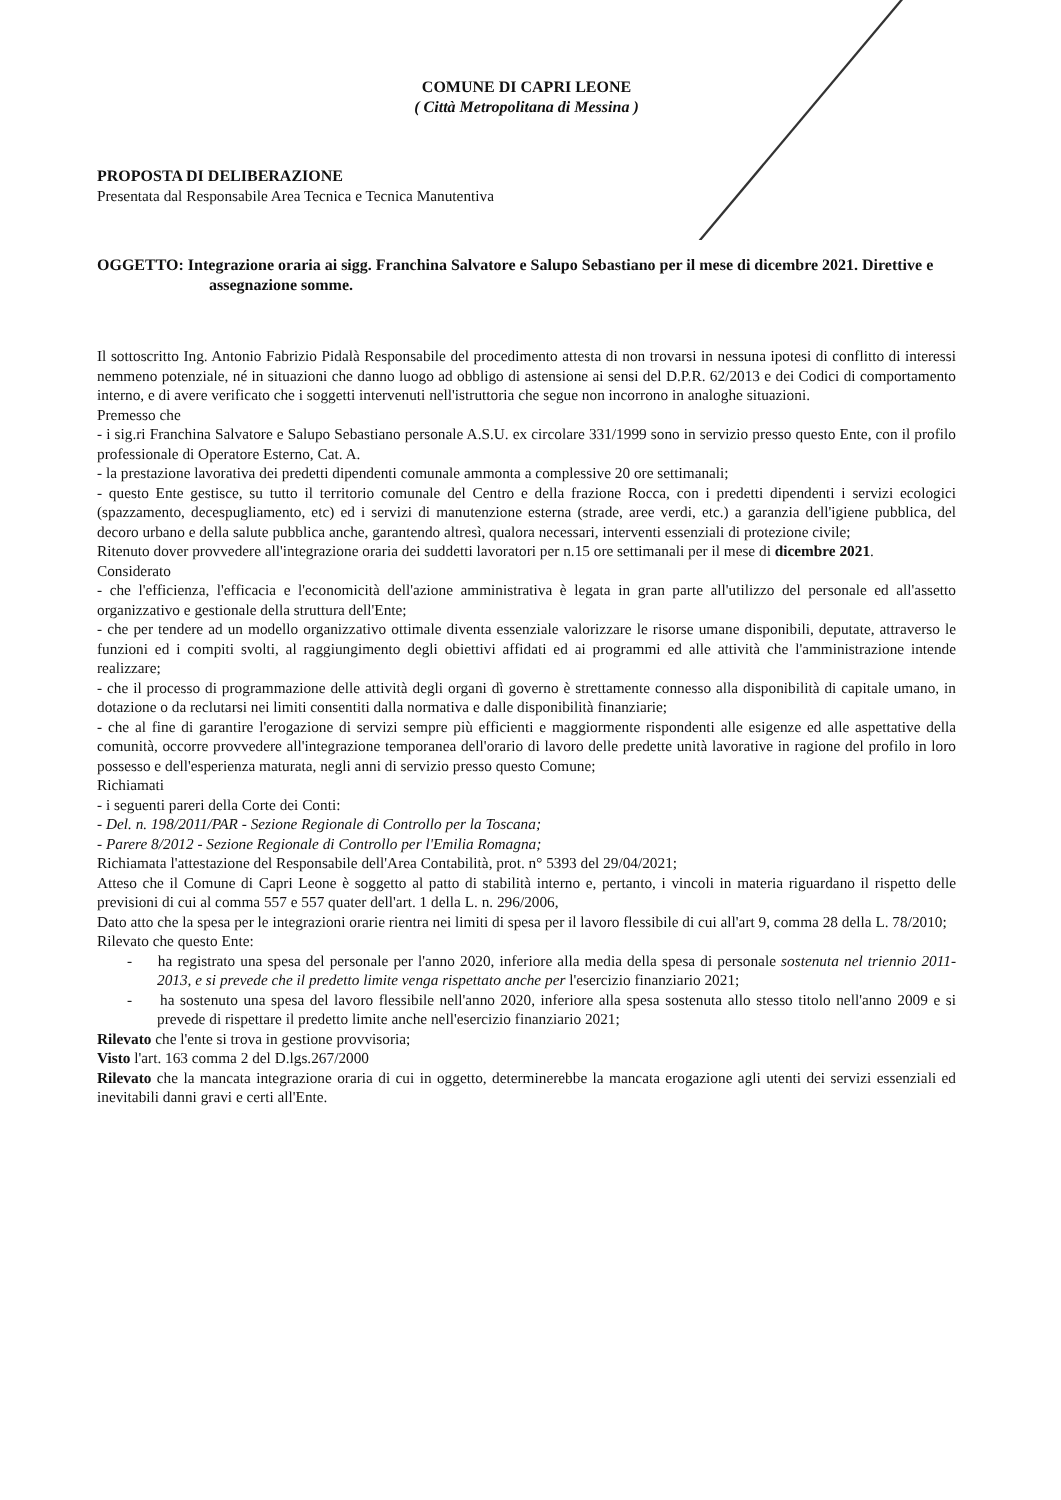COMUNE DI CAPRI LEONE
( Città Metropolitana di Messina )
PROPOSTA DI DELIBERAZIONE
Presentata dal Responsabile Area Tecnica e Tecnica Manutentiva
OGGETTO: Integrazione oraria ai sigg. Franchina Salvatore e Salupo Sebastiano per il mese di dicembre 2021. Direttive e assegnazione somme.
Il sottoscritto Ing. Antonio Fabrizio Pidalà Responsabile del procedimento attesta di non trovarsi in nessuna ipotesi di conflitto di interessi nemmeno potenziale, né in situazioni che danno luogo ad obbligo di astensione ai sensi del D.P.R. 62/2013 e dei Codici di comportamento interno, e di avere verificato che i soggetti intervenuti nell'istruttoria che segue non incorrono in analoghe situazioni.
Premesso che
- i sig.ri Franchina Salvatore e Salupo Sebastiano personale A.S.U. ex circolare 331/1999 sono in servizio presso questo Ente, con il profilo professionale di Operatore Esterno, Cat. A.
- la prestazione lavorativa dei predetti dipendenti comunale ammonta a complessive 20 ore settimanali;
- questo Ente gestisce, su tutto il territorio comunale del Centro e della frazione Rocca, con i predetti dipendenti i servizi ecologici (spazzamento, decespugliamento, etc) ed i servizi di manutenzione esterna (strade, aree verdi, etc.) a garanzia dell'igiene pubblica, del decoro urbano e della salute pubblica anche, garantendo altresì, qualora necessari, interventi essenziali di protezione civile;
Ritenuto dover provvedere all'integrazione oraria dei suddetti lavoratori per n.15 ore settimanali per il mese di dicembre 2021.
Considerato
- che l'efficienza, l'efficacia e l'economicità dell'azione amministrativa è legata in gran parte all'utilizzo del personale ed all'assetto organizzativo e gestionale della struttura dell'Ente;
- che per tendere ad un modello organizzativo ottimale diventa essenziale valorizzare le risorse umane disponibili, deputate, attraverso le funzioni ed i compiti svolti, al raggiungimento degli obiettivi affidati ed ai programmi ed alle attività che l'amministrazione intende realizzare;
- che il processo di programmazione delle attività degli organi dì governo è strettamente connesso alla disponibilità di capitale umano, in dotazione o da reclutarsi nei limiti consentiti dalla normativa e dalle disponibilità finanziarie;
- che al fine di garantire l'erogazione di servizi sempre più efficienti e maggiormente rispondenti alle esigenze ed alle aspettative della comunità, occorre provvedere all'integrazione temporanea dell'orario di lavoro delle predette unità lavorative in ragione del profilo in loro possesso e dell'esperienza maturata, negli anni di servizio presso questo Comune;
Richiamati
- i seguenti pareri della Corte dei Conti:
- Del. n. 198/2011/PAR - Sezione Regionale di Controllo per la Toscana;
- Parere 8/2012 - Sezione Regionale di Controllo per l'Emilia Romagna;
Richiamata l'attestazione del Responsabile dell'Area Contabilità, prot. n° 5393 del 29/04/2021;
Atteso che il Comune di Capri Leone è soggetto al patto di stabilità interno e, pertanto, i vincoli in materia riguardano il rispetto delle previsioni di cui al comma 557 e 557 quater dell'art. 1 della L. n. 296/2006,
Dato atto che la spesa per le integrazioni orarie rientra nei limiti di spesa per il lavoro flessibile di cui all'art 9, comma 28 della L. 78/2010;
Rilevato che questo Ente:
- ha registrato una spesa del personale per l'anno 2020, inferiore alla media della spesa di personale sostenuta nel triennio 2011-2013, e si prevede che il predetto limite venga rispettato anche per l'esercizio finanziario 2021;
- ha sostenuto una spesa del lavoro flessibile nell'anno 2020, inferiore alla spesa sostenuta allo stesso titolo nell'anno 2009 e si prevede di rispettare il predetto limite anche nell'esercizio finanziario 2021;
Rilevato che l'ente si trova in gestione provvisoria;
Visto l'art. 163 comma 2 del D.lgs.267/2000
Rilevato che la mancata integrazione oraria di cui in oggetto, determinerebbe la mancata erogazione agli utenti dei servizi essenziali ed inevitabili danni gravi e certi all'Ente.